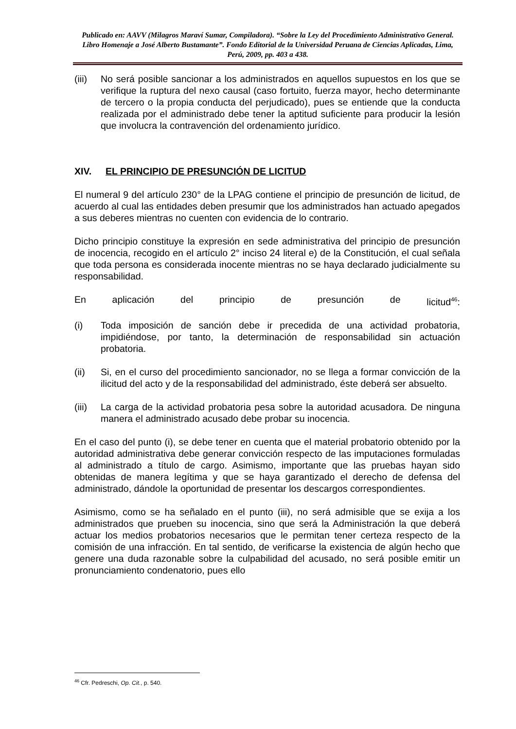Publicado en: AAVV (Milagros Maraví Sumar, Compiladora). “Sobre la Ley del Procedimiento Administrativo General. Libro Homenaje a José Alberto Bustamante”. Fondo Editorial de la Universidad Peruana de Ciencias Aplicadas, Lima, Perú, 2009, pp. 403 a 438.
(iii) No será posible sancionar a los administrados en aquellos supuestos en los que se verifique la ruptura del nexo causal (caso fortuito, fuerza mayor, hecho determinante de tercero o la propia conducta del perjudicado), pues se entiende que la conducta realizada por el administrado debe tener la aptitud suficiente para producir la lesión que involucra la contravención del ordenamiento jurídico.
XIV. EL PRINCIPIO DE PRESUNCIÓN DE LICITUD
El numeral 9 del artículo 230° de la LPAG contiene el principio de presunción de licitud, de acuerdo al cual las entidades deben presumir que los administrados han actuado apegados a sus deberes mientras no cuenten con evidencia de lo contrario.
Dicho principio constituye la expresión en sede administrativa del principio de presunción de inocencia, recogido en el artículo 2° inciso 24 literal e) de la Constitución, el cual señala que toda persona es considerada inocente mientras no se haya declarado judicialmente su responsabilidad.
En aplicación del principio de presunción de licitud<sup>46</sup>:
(i) Toda imposición de sanción debe ir precedida de una actividad probatoria, impidiéndose, por tanto, la determinación de responsabilidad sin actuación probatoria.
(ii) Si, en el curso del procedimiento sancionador, no se llega a formar convicción de la ilicitud del acto y de la responsabilidad del administrado, éste deberá ser absuelto.
(iii) La carga de la actividad probatoria pesa sobre la autoridad acusadora. De ninguna manera el administrado acusado debe probar su inocencia.
En el caso del punto (i), se debe tener en cuenta que el material probatorio obtenido por la autoridad administrativa debe generar convicción respecto de las imputaciones formuladas al administrado a título de cargo. Asimismo, importante que las pruebas hayan sido obtenidas de manera legítima y que se haya garantizado el derecho de defensa del administrado, dándole la oportunidad de presentar los descargos correspondientes.
Asimismo, como se ha señalado en el punto (iii), no será admisible que se exija a los administrados que prueben su inocencia, sino que será la Administración la que deberá actuar los medios probatorios necesarios que le permitan tener certeza respecto de la comisión de una infracción. En tal sentido, de verificarse la existencia de algún hecho que genere una duda razonable sobre la culpabilidad del acusado, no será posible emitir un pronunciamiento condenatorio, pues ello
<sup>46</sup> Cfr. Pedreschi, Op. Cit., p. 540.